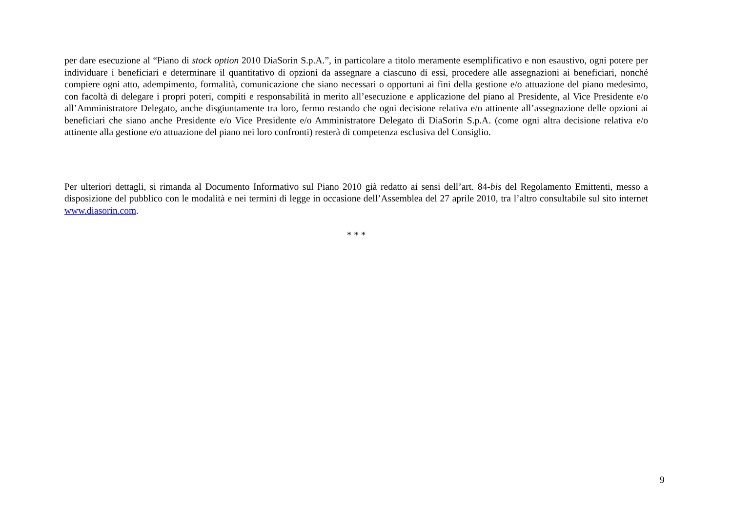per dare esecuzione al “Piano di stock option 2010 DiaSorin S.p.A.”, in particolare a titolo meramente esemplificativo e non esaustivo, ogni potere per individuare i beneficiari e determinare il quantitativo di opzioni da assegnare a ciascuno di essi, procedere alle assegnazioni ai beneficiari, nonché compiere ogni atto, adempimento, formalità, comunicazione che siano necessari o opportuni ai fini della gestione e/o attuazione del piano medesimo, con facoltà di delegare i propri poteri, compiti e responsabilità in merito all’esecuzione e applicazione del piano al Presidente, al Vice Presidente e/o all’Amministratore Delegato, anche disgiuntamente tra loro, fermo restando che ogni decisione relativa e/o attinente all’assegnazione delle opzioni ai beneficiari che siano anche Presidente e/o Vice Presidente e/o Amministratore Delegato di DiaSorin S.p.A. (come ogni altra decisione relativa e/o attinente alla gestione e/o attuazione del piano nei loro confronti) resterà di competenza esclusiva del Consiglio.
Per ulteriori dettagli, si rimanda al Documento Informativo sul Piano 2010 già redatto ai sensi dell’art. 84-bis del Regolamento Emittenti, messo a disposizione del pubblico con le modalità e nei termini di legge in occasione dell’Assemblea del 27 aprile 2010, tra l’altro consultabile sul sito internet www.diasorin.com.
* * *
9